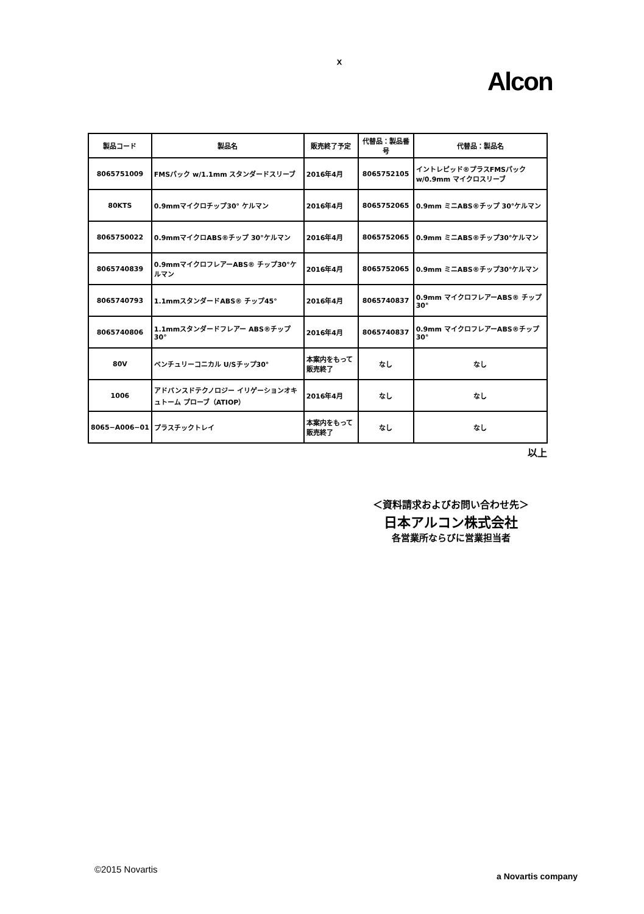ｘ
Alcon
| 製品コード | 製品名 | 販売終了予定 | 代替品：製品番号 | 代替品：製品名 |
| --- | --- | --- | --- | --- |
| 8065751009 | FMSパック w/1.1mm スタンダードスリーブ | 2016年4月 | 8065752105 | イントレピッド®プラスFMSパック w/0.9mm マイクロスリーブ |
| 80KTS | 0.9mmマイクロチップ30° ケルマン | 2016年4月 | 8065752065 | 0.9mm ミニABS®チップ 30°ケルマン |
| 8065750022 | 0.9mmマイクロABS®チップ 30°ケルマン | 2016年4月 | 8065752065 | 0.9mm ミニABS®チップ30°ケルマン |
| 8065740839 | 0.9mmマイクロフレアーABS® チップ30°ケルマン | 2016年4月 | 8065752065 | 0.9mm ミニABS®チップ30°ケルマン |
| 8065740793 | 1.1mmスタンダードABS® チップ45° | 2016年4月 | 8065740837 | 0.9mm マイクロフレアーABS® チップ 30° |
| 8065740806 | 1.1mmスタンダードフレアー ABS®チップ30° | 2016年4月 | 8065740837 | 0.9mm マイクロフレアーABS®チップ 30° |
| 80V | ベンチュリーコニカル U/Sチップ30° | 本案内をもって販売終了 | なし | なし |
| 1006 | アドバンスドテクノロジー イリゲーションオキュトーム プローブ（ATIOP） | 2016年4月 | なし | なし |
| 8065−A006−01 | プラスチックトレイ | 本案内をもって販売終了 | なし | なし |
以上
＜資料請求およびお問い合わせ先＞
日本アルコン株式会社
各営業所ならびに営業担当者
©2015 Novartis
a Novartis company